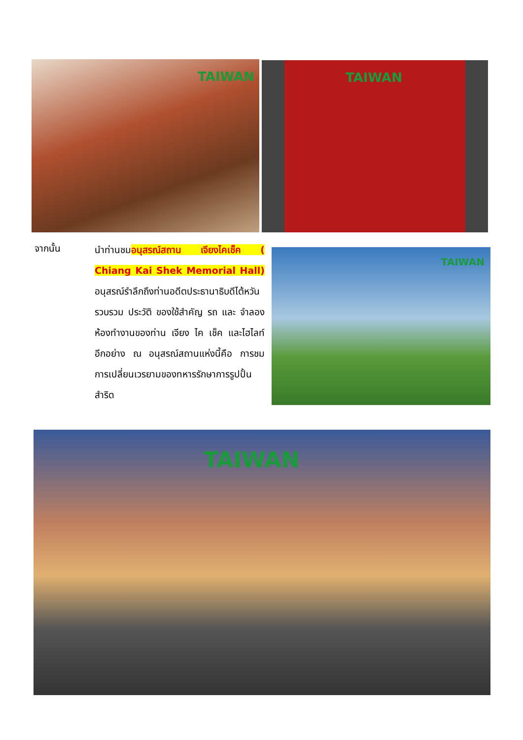TAIWAN TAIWAN
จากนั้น
นำท่านชมอนุสรณ์สถาน เจียงไคเช็ค ( Chiang Kai Shek Memorial Hall) อนุสรณ์รำลึกถึงท่านอดีตประธานาธิบดีไต้หวัน รวบรวม ประวัติ ของใช้สำคัญ รถ และ จำลองห้องทำงานของท่าน เจียง ไค เช็ค และไฮไลท์อีกอย่าง ณ อนุสรณ์สถานแห่งนี้คือ การชม การเปลี่ยนเวรยามของทหารรักษาการรูปปั้นสำริด
TAIWAN
TAIWAN